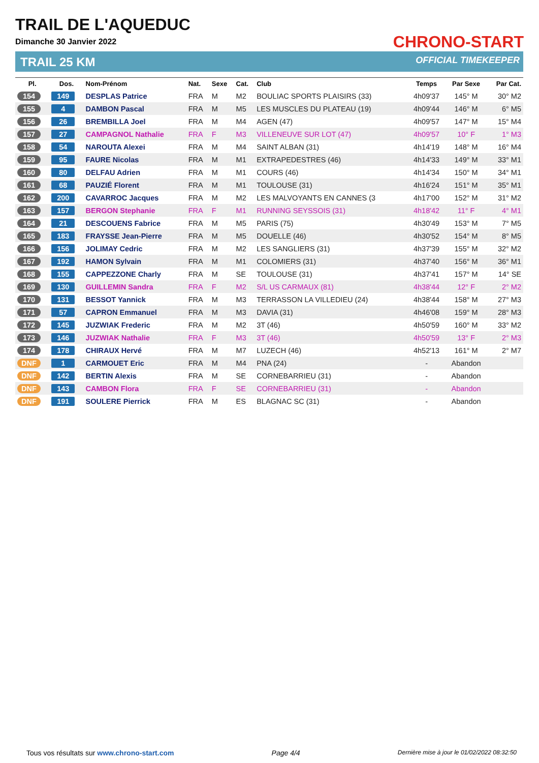TRAIL DE L'AQUEDUC
Dimanche 30 Janvier 2022
TRAIL 25 KM
CHRONO-START
OFFICIAL TIMEKEEPER
| Pl. | Dos. | Nom-Prénom | Nat. | Sexe | Cat. | Club | Temps | Par Sexe | Par Cat. |
| --- | --- | --- | --- | --- | --- | --- | --- | --- | --- |
| 154 | 149 | DESPLAS Patrice | FRA | M | M2 | BOULIAC SPORTS PLAISIRS (33) | 4h09'37 | 145° M | 30° M2 |
| 155 | 4 | DAMBON Pascal | FRA | M | M5 | LES MUSCLES DU PLATEAU (19) | 4h09'44 | 146° M | 6° M5 |
| 156 | 26 | BREMBILLA Joel | FRA | M | M4 | AGEN (47) | 4h09'57 | 147° M | 15° M4 |
| 157 | 27 | CAMPAGNOL Nathalie | FRA | F | M3 | VILLENEUVE SUR LOT (47) | 4h09'57 | 10° F | 1° M3 |
| 158 | 54 | NAROUTA Alexei | FRA | M | M4 | SAINT ALBAN (31) | 4h14'19 | 148° M | 16° M4 |
| 159 | 95 | FAURE Nicolas | FRA | M | M1 | EXTRAPEDESTRES (46) | 4h14'33 | 149° M | 33° M1 |
| 160 | 80 | DELFAU Adrien | FRA | M | M1 | COURS (46) | 4h14'34 | 150° M | 34° M1 |
| 161 | 68 | PAUZIÉ Florent | FRA | M | M1 | TOULOUSE (31) | 4h16'24 | 151° M | 35° M1 |
| 162 | 200 | CAVARROC Jacques | FRA | M | M2 | LES MALVOYANTS EN CANNES (3 | 4h17'00 | 152° M | 31° M2 |
| 163 | 157 | BERGON Stephanie | FRA | F | M1 | RUNNING SEYSSOIS (31) | 4h18'42 | 11° F | 4° M1 |
| 164 | 21 | DESCOUENS Fabrice | FRA | M | M5 | PARIS (75) | 4h30'49 | 153° M | 7° M5 |
| 165 | 183 | FRAYSSE Jean-Pierre | FRA | M | M5 | DOUELLE (46) | 4h30'52 | 154° M | 8° M5 |
| 166 | 156 | JOLIMAY Cedric | FRA | M | M2 | LES SANGLIERS (31) | 4h37'39 | 155° M | 32° M2 |
| 167 | 192 | HAMON Sylvain | FRA | M | M1 | COLOMIERS (31) | 4h37'40 | 156° M | 36° M1 |
| 168 | 155 | CAPPEZZONE Charly | FRA | M | SE | TOULOUSE (31) | 4h37'41 | 157° M | 14° SE |
| 169 | 130 | GUILLEMIN Sandra | FRA | F | M2 | S/L US CARMAUX (81) | 4h38'44 | 12° F | 2° M2 |
| 170 | 131 | BESSOT Yannick | FRA | M | M3 | TERRASSON LA VILLEDIEU (24) | 4h38'44 | 158° M | 27° M3 |
| 171 | 57 | CAPRON Emmanuel | FRA | M | M3 | DAVIA (31) | 4h46'08 | 159° M | 28° M3 |
| 172 | 145 | JUZWIAK Frederic | FRA | M | M2 | 3T (46) | 4h50'59 | 160° M | 33° M2 |
| 173 | 146 | JUZWIAK Nathalie | FRA | F | M3 | 3T (46) | 4h50'59 | 13° F | 2° M3 |
| 174 | 178 | CHIRAUX Hervé | FRA | M | M7 | LUZECH (46) | 4h52'13 | 161° M | 2° M7 |
| DNF | 1 | CARMOUET Eric | FRA | M | M4 | PNA (24) | - | Abandon | |
| DNF | 142 | BERTIN Alexis | FRA | M | SE | CORNEBARRIEU (31) | - | Abandon | |
| DNF | 143 | CAMBON Flora | FRA | F | SE | CORNEBARRIEU (31) | - | Abandon | |
| DNF | 191 | SOULERE Pierrick | FRA | M | ES | BLAGNAC SC (31) | - | Abandon | |
Tous vos résultats sur www.chrono-start.com Page 4/4 Dernière mise à jour le 01/02/2022 08:32:50